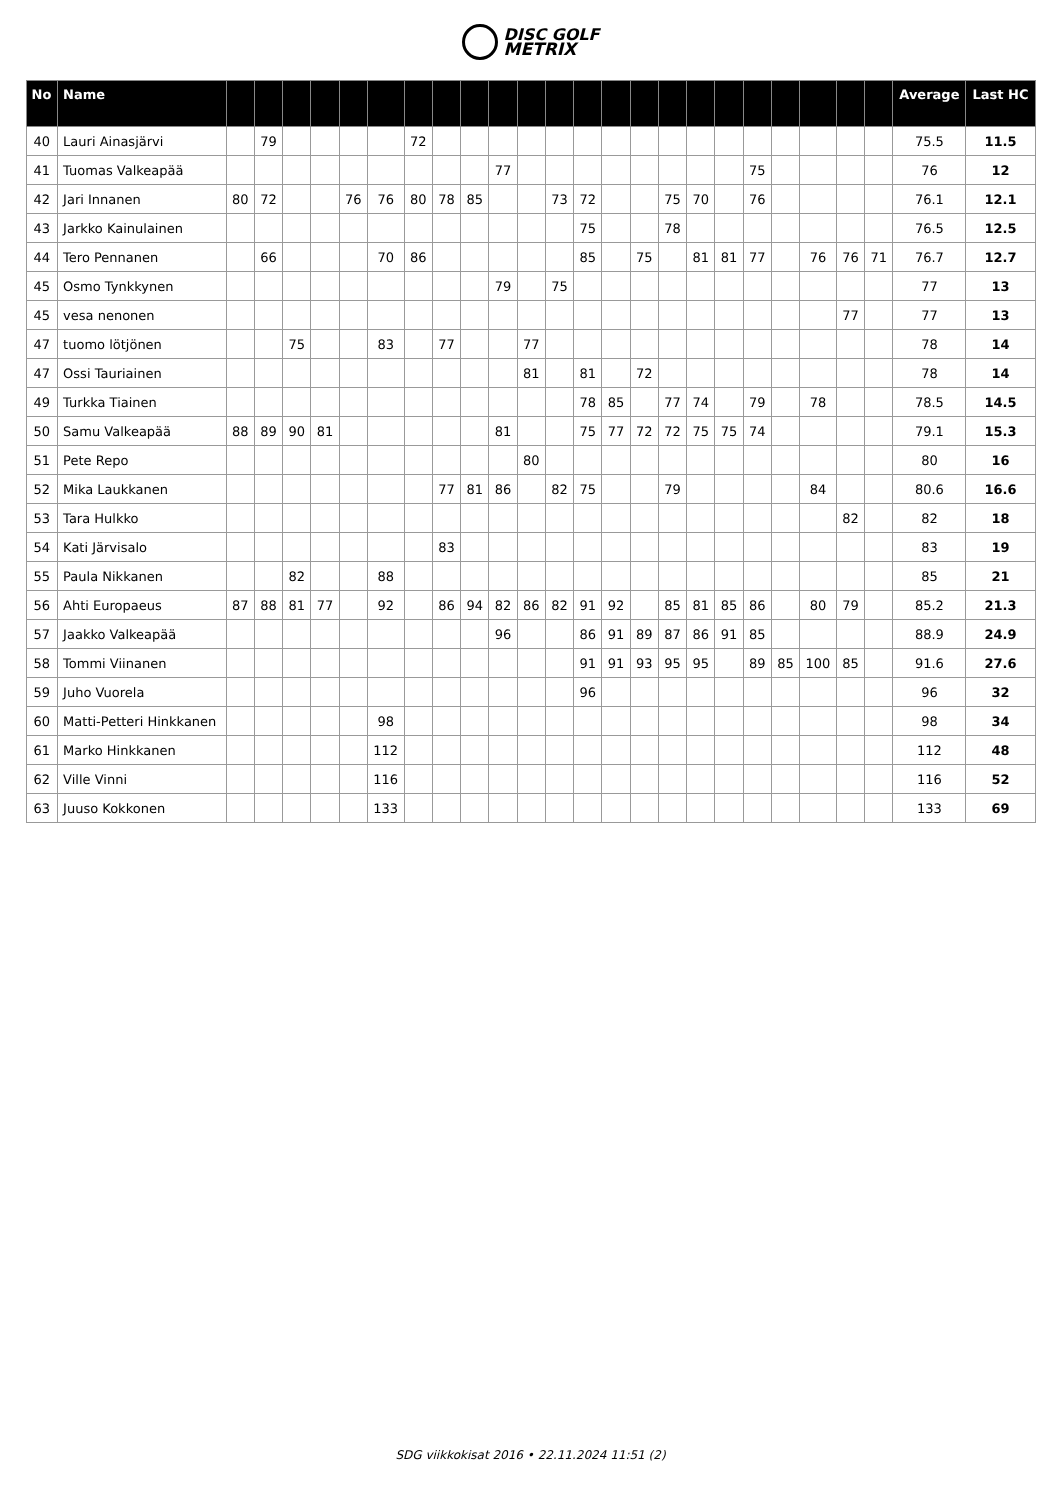DISC GOLF
METRIX
| No | Name | | | | | | | | | | | | | | | | | | | | | | | | Average | Last HC |
| --- | --- | --- | --- | --- | --- | --- | --- | --- | --- | --- | --- | --- | --- | --- | --- | --- | --- | --- | --- | --- | --- | --- | --- | --- | --- | --- |
| 40 | Lauri Ainasjärvi | | 79 | | | | | 72 | | | | | | | | | | | | | | | | | 75.5 | 11.5 |
| 41 | Tuomas Valkeapää | | | | | | | | | | 77 | | | | | | | | | 75 | | | | | 76 | 12 |
| 42 | Jari Innanen | 80 | 72 | | | 76 | 76 | 80 | 78 | 85 | | | 73 | 72 | | | 75 | 70 | | 76 | | | | | 76.1 | 12.1 |
| 43 | Jarkko Kainulainen | | | | | | | | | | | | | 75 | | | 78 | | | | | | | | 76.5 | 12.5 |
| 44 | Tero Pennanen | | 66 | | | | 70 | 86 | | | | | | 85 | | 75 | | 81 | 81 | 77 | | 76 | 76 | 71 | 76.7 | 12.7 |
| 45 | Osmo Tynkkynen | | | | | | | | | | 79 | | 75 | | | | | | | | | | | | 77 | 13 |
| 45 | vesa nenonen | | | | | | | | | | | | | | | | | | | | | | 77 | | 77 | 13 |
| 47 | tuomo lötjönen | | | 75 | | | 83 | | 77 | | | 77 | | | | | | | | | | | | | 78 | 14 |
| 47 | Ossi Tauriainen | | | | | | | | | | | 81 | | 81 | | 72 | | | | | | | | | 78 | 14 |
| 49 | Turkka Tiainen | | | | | | | | | | | | | 78 | 85 | | 77 | 74 | | 79 | | 78 | | | 78.5 | 14.5 |
| 50 | Samu Valkeapää | 88 | 89 | 90 | 81 | | | | | | 81 | | | 75 | 77 | 72 | 72 | 75 | 75 | 74 | | | | | 79.1 | 15.3 |
| 51 | Pete Repo | | | | | | | | | | | 80 | | | | | | | | | | | | | 80 | 16 |
| 52 | Mika Laukkanen | | | | | | | | 77 | 81 | 86 | | 82 | 75 | | | 79 | | | | | 84 | | | 80.6 | 16.6 |
| 53 | Tara Hulkko | | | | | | | | | | | | | | | | | | | | | | 82 | | 82 | 18 |
| 54 | Kati Järvisalo | | | | | | | | 83 | | | | | | | | | | | | | | | | 83 | 19 |
| 55 | Paula Nikkanen | | | 82 | | | 88 | | | | | | | | | | | | | | | | | | 85 | 21 |
| 56 | Ahti Europaeus | 87 | 88 | 81 | 77 | | 92 | | 86 | 94 | 82 | 86 | 82 | 91 | 92 | | 85 | 81 | 85 | 86 | | 80 | 79 | | 85.2 | 21.3 |
| 57 | Jaakko Valkeapää | | | | | | | | | | 96 | | | 86 | 91 | 89 | 87 | 86 | 91 | 85 | | | | | 88.9 | 24.9 |
| 58 | Tommi Viinanen | | | | | | | | | | | | | 91 | 91 | 93 | 95 | 95 | | 89 | 85 | 100 | 85 | | 91.6 | 27.6 |
| 59 | Juho Vuorela | | | | | | | | | | | | | 96 | | | | | | | | | | | 96 | 32 |
| 60 | Matti-Petteri Hinkkanen | | | | | | 98 | | | | | | | | | | | | | | | | | | 98 | 34 |
| 61 | Marko Hinkkanen | | | | | | 112 | | | | | | | | | | | | | | | | | | 112 | 48 |
| 62 | Ville Vinni | | | | | | 116 | | | | | | | | | | | | | | | | | | 116 | 52 |
| 63 | Juuso Kokkonen | | | | | | 133 | | | | | | | | | | | | | | | | | | 133 | 69 |
SDG viikkokisat 2016 • 22.11.2024 11:51 (2)